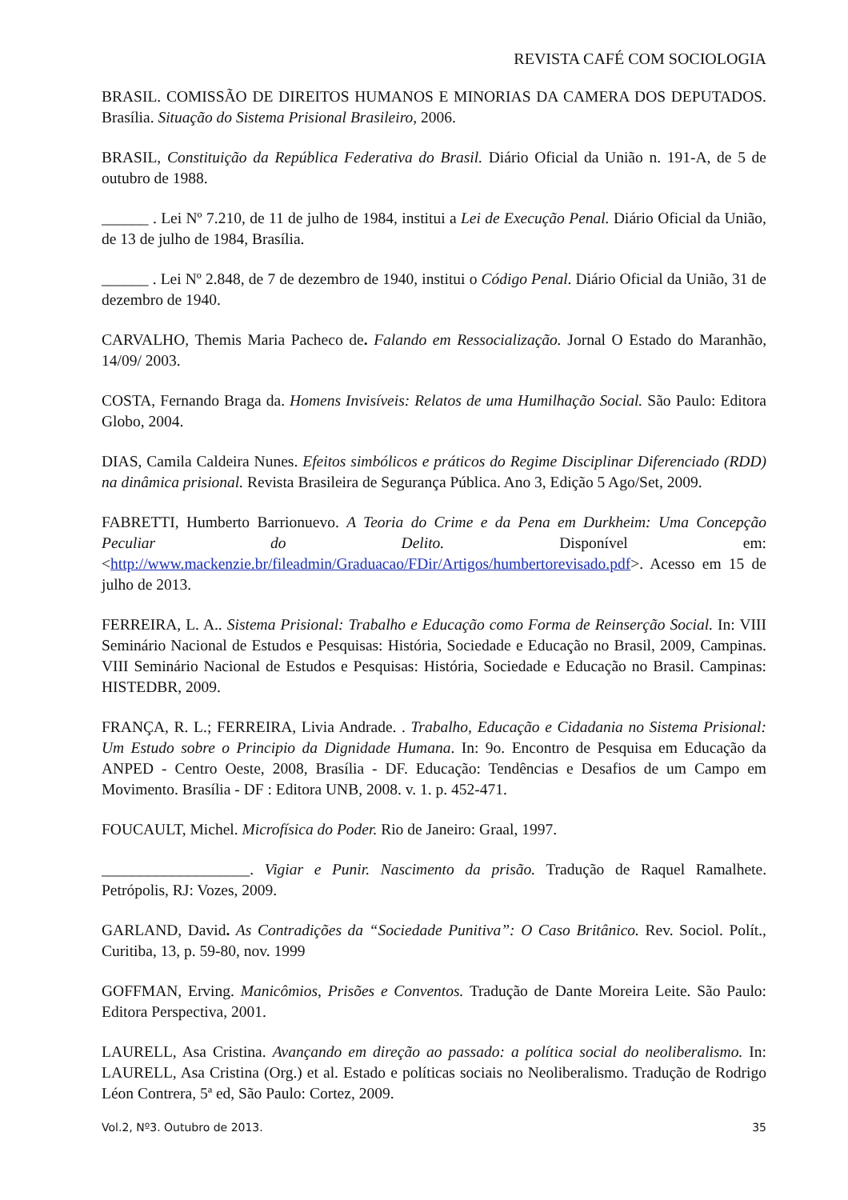REVISTA CAFÉ COM SOCIOLOGIA
BRASIL. COMISSÃO DE DIREITOS HUMANOS E MINORIAS DA CAMERA DOS DEPUTADOS. Brasília. Situação do Sistema Prisional Brasileiro, 2006.
BRASIL, Constituição da República Federativa do Brasil. Diário Oficial da União n. 191-A, de 5 de outubro de 1988.
______ . Lei Nº 7.210, de 11 de julho de 1984, institui a Lei de Execução Penal. Diário Oficial da União, de 13 de julho de 1984, Brasília.
______ . Lei Nº 2.848, de 7 de dezembro de 1940, institui o Código Penal. Diário Oficial da União, 31 de dezembro de 1940.
CARVALHO, Themis Maria Pacheco de. Falando em Ressocialização. Jornal O Estado do Maranhão, 14/09/ 2003.
COSTA, Fernando Braga da. Homens Invisíveis: Relatos de uma Humilhação Social. São Paulo: Editora Globo, 2004.
DIAS, Camila Caldeira Nunes. Efeitos simbólicos e práticos do Regime Disciplinar Diferenciado (RDD) na dinâmica prisional. Revista Brasileira de Segurança Pública. Ano 3, Edição 5 Ago/Set, 2009.
FABRETTI, Humberto Barrionuevo. A Teoria do Crime e da Pena em Durkheim: Uma Concepção Peculiar do Delito. Disponível em: <http://www.mackenzie.br/fileadmin/Graduacao/FDir/Artigos/humbertorevisado.pdf>. Acesso em 15 de julho de 2013.
FERREIRA, L. A.. Sistema Prisional: Trabalho e Educação como Forma de Reinserção Social. In: VIII Seminário Nacional de Estudos e Pesquisas: História, Sociedade e Educação no Brasil, 2009, Campinas. VIII Seminário Nacional de Estudos e Pesquisas: História, Sociedade e Educação no Brasil. Campinas: HISTEDBR, 2009.
FRANÇA, R. L.; FERREIRA, Livia Andrade. . Trabalho, Educação e Cidadania no Sistema Prisional: Um Estudo sobre o Principio da Dignidade Humana. In: 9o. Encontro de Pesquisa em Educação da ANPED - Centro Oeste, 2008, Brasília - DF. Educação: Tendências e Desafios de um Campo em Movimento. Brasília - DF : Editora UNB, 2008. v. 1. p. 452-471.
FOUCAULT, Michel. Microfísica do Poder. Rio de Janeiro: Graal, 1997.
___________________. Vigiar e Punir. Nascimento da prisão. Tradução de Raquel Ramalhete. Petrópolis, RJ: Vozes, 2009.
GARLAND, David. As Contradições da “Sociedade Punitiva”: O Caso Britânico. Rev. Sociol. Polít., Curitiba, 13, p. 59-80, nov. 1999
GOFFMAN, Erving. Manicômios, Prisões e Conventos. Tradução de Dante Moreira Leite. São Paulo: Editora Perspectiva, 2001.
LAURELL, Asa Cristina. Avançando em direção ao passado: a política social do neoliberalismo. In: LAURELL, Asa Cristina (Org.) et al. Estado e políticas sociais no Neoliberalismo. Tradução de Rodrigo Léon Contrera, 5ª ed, São Paulo: Cortez, 2009.
Vol.2, Nº3. Outubro de 2013. 35